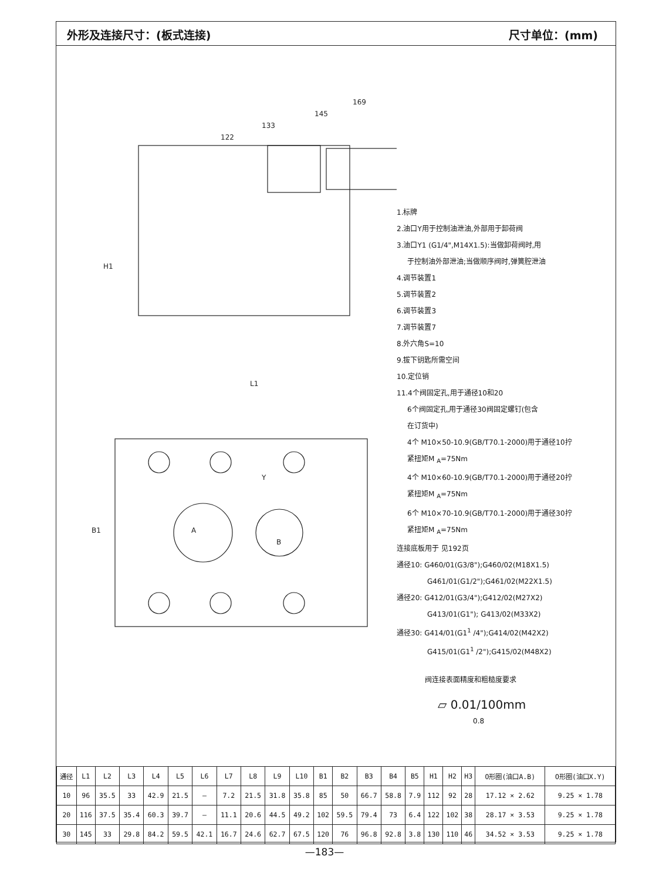外形及连接尺寸：(板式连接) 尺寸单位：(mm)
169
145
133
122
L1
A
B
Y
H1
B1
1.标牌
2.油口Y用于控制油泄油,外部用于卸荷阀
3.油口Y1 (G1/4",M14X1.5):当做卸荷阀时,用
于控制油外部泄油;当做顺序阀时,弹簧腔泄油
4.调节装置1
5.调节装置2
6.调节装置3
7.调节装置7
8.外六角S=10
9.拔下钥匙所需空间
10.定位销
11.4个阀固定孔,用于通径10和20
6个阀固定孔,用于通径30阀固定螺钉(包含
在订货中)
4个 M10×50-10.9(GB/T70.1-2000)用于通径10拧
紧扭矩M <sub>A</sub>=75Nm
4个 M10×60-10.9(GB/T70.1-2000)用于通径20拧
紧扭矩M <sub>A</sub>=75Nm
6个 M10×70-10.9(GB/T70.1-2000)用于通径30拧
紧扭矩M <sub>A</sub>=75Nm
连接底板用于 见192页
通径10: G460/01(G3/8");G460/02(M18X1.5)
G461/01(G1/2");G461/02(M22X1.5)
通径20: G412/01(G3/4");G412/02(M27X2)
G413/01(G1"); G413/02(M33X2)
通径30: G414/01(G1<sup>1</sup> /4");G414/02(M42X2)
G415/01(G1<sup>1</sup> /2");G415/02(M48X2)
阀连接表面精度和粗糙度要求
⏥ 0.01/100mm
0.8
| 通径 | L1 | L2 | L3 | L4 | L5 | L6 | L7 | L8 | L9 | L10 | B1 | B2 | B3 | B4 | B5 | H1 | H2 | H3 | O形圈(油口A.B) | O形圈(油口X.Y) |
| --- | --- | --- | --- | --- | --- | --- | --- | --- | --- | --- | --- | --- | --- | --- | --- | --- | --- | --- | --- | --- |
| 10 | 96 | 35.5 | 33 | 42.9 | 21.5 | – | 7.2 | 21.5 | 31.8 | 35.8 | 85 | 50 | 66.7 | 58.8 | 7.9 | 112 | 92 | 28 | 17.12 × 2.62 | 9.25 × 1.78 |
| 20 | 116 | 37.5 | 35.4 | 60.3 | 39.7 | – | 11.1 | 20.6 | 44.5 | 49.2 | 102 | 59.5 | 79.4 | 73 | 6.4 | 122 | 102 | 38 | 28.17 × 3.53 | 9.25 × 1.78 |
| 30 | 145 | 33 | 29.8 | 84.2 | 59.5 | 42.1 | 16.7 | 24.6 | 62.7 | 67.5 | 120 | 76 | 96.8 | 92.8 | 3.8 | 130 | 110 | 46 | 34.52 × 3.53 | 9.25 × 1.78 |
—183—